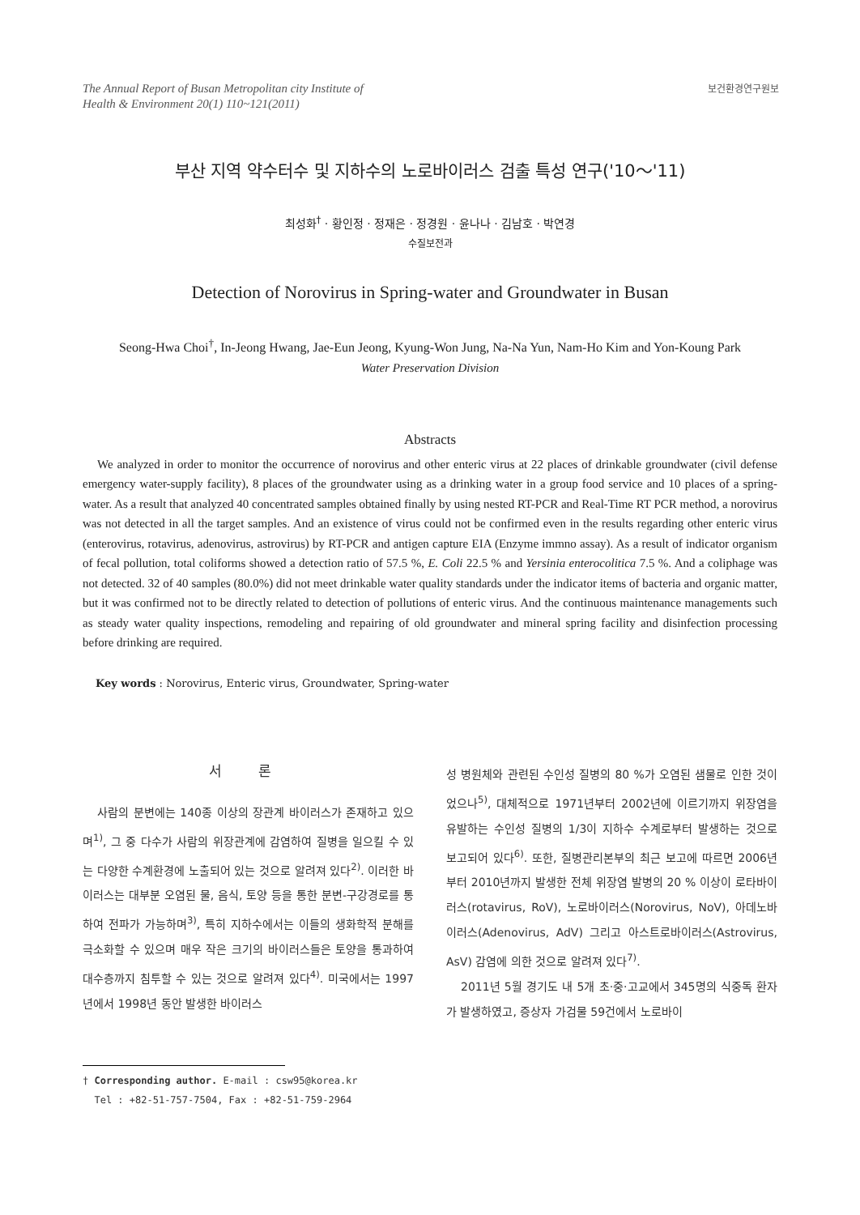The Annual Report of Busan Metropolitan city Institute of
Health & Environment 20(1) 110~121(2011)
보건환경연구원보
부산 지역 약수터수 및 지하수의 노로바이러스 검출 특성 연구('10～'11)
최성화<sup>†</sup> · 황인정 · 정재은 · 정경원 · 윤나나 · 김남호 · 박연경
수질보전과
Detection of Norovirus in Spring-water and Groundwater in Busan
Seong-Hwa Choi<sup>†</sup>, In-Jeong Hwang, Jae-Eun Jeong, Kyung-Won Jung, Na-Na Yun, Nam-Ho Kim and Yon-Koung Park
Water Preservation Division
Abstracts
We analyzed in order to monitor the occurrence of norovirus and other enteric virus at 22 places of drinkable groundwater (civil defense emergency water-supply facility), 8 places of the groundwater using as a drinking water in a group food service and 10 places of a spring-water. As a result that analyzed 40 concentrated samples obtained finally by using nested RT-PCR and Real-Time RT PCR method, a norovirus was not detected in all the target samples. And an existence of virus could not be confirmed even in the results regarding other enteric virus (enterovirus, rotavirus, adenovirus, astrovirus) by RT-PCR and antigen capture EIA (Enzyme immno assay). As a result of indicator organism of fecal pollution, total coliforms showed a detection ratio of 57.5 %, E. Coli 22.5 % and Yersinia enterocolitica 7.5 %. And a coliphage was not detected. 32 of 40 samples (80.0%) did not meet drinkable water quality standards under the indicator items of bacteria and organic matter, but it was confirmed not to be directly related to detection of pollutions of enteric virus. And the continuous maintenance managements such as steady water quality inspections, remodeling and repairing of old groundwater and mineral spring facility and disinfection processing before drinking are required.
Key words : Norovirus, Enteric virus, Groundwater, Spring-water
서 론
사람의 분변에는 140종 이상의 장관계 바이러스가 존재하고 있으며<sup>1)</sup>, 그 중 다수가 사람의 위장관계에 감염하여 질병을 일으킬 수 있는 다양한 수계환경에 노출되어 있는 것으로 알려져 있다<sup>2)</sup>. 이러한 바이러스는 대부분 오염된 물, 음식, 토양 등을 통한 분변-구강경로를 통하여 전파가 가능하며<sup>3)</sup>, 특히 지하수에서는 이들의 생화학적 분해를 극소화할 수 있으며 매우 작은 크기의 바이러스들은 토양을 통과하여 대수층까지 침투할 수 있는 것으로 알려져 있다<sup>4)</sup>. 미국에서는 1997년에서 1998년 동안 발생한 바이러스
† Corresponding author. E-mail : csw95@korea.kr
Tel : +82-51-757-7504, Fax : +82-51-759-2964
성 병원체와 관련된 수인성 질병의 80 %가 오염된 샘물로 인한 것이었으나<sup>5)</sup>, 대체적으로 1971년부터 2002년에 이르기까지 위장염을 유발하는 수인성 질병의 1/3이 지하수 수계로부터 발생하는 것으로 보고되어 있다<sup>6)</sup>. 또한, 질병관리본부의 최근 보고에 따르면 2006년부터 2010년까지 발생한 전체 위장염 발병의 20 % 이상이 로타바이러스(rotavirus, RoV), 노로바이러스(Norovirus, NoV), 아데노바이러스(Adenovirus, AdV) 그리고 아스트로바이러스(Astrovirus, AsV) 감염에 의한 것으로 알려져 있다<sup>7)</sup>.
2011년 5월 경기도 내 5개 초·중·고교에서 345명의 식중독 환자가 발생하였고, 증상자 가검물 59건에서 노로바이